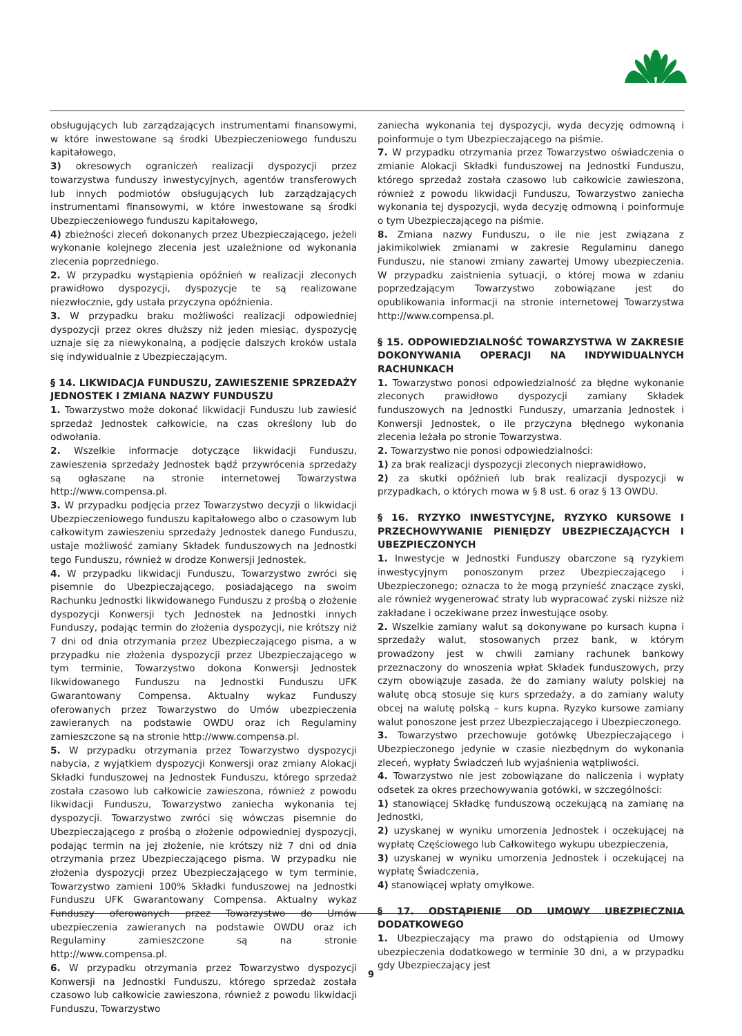obsługujących lub zarządzających instrumentami finansowymi, w które inwestowane są środki Ubezpieczeniowego funduszu kapitałowego,
3) okresowych ograniczeń realizacji dyspozycji przez towarzystwa funduszy inwestycyjnych, agentów transferowych lub innych podmiotów obsługujących lub zarządzających instrumentami finansowymi, w które inwestowane są środki Ubezpieczeniowego funduszu kapitałowego,
4) zbieżności zleceń dokonanych przez Ubezpieczającego, jeżeli wykonanie kolejnego zlecenia jest uzależnione od wykonania zlecenia poprzedniego.
2. W przypadku wystąpienia opóźnień w realizacji zleconych prawidłowo dyspozycji, dyspozycje te są realizowane niezwłocznie, gdy ustała przyczyna opóźnienia.
3. W przypadku braku możliwości realizacji odpowiedniej dyspozycji przez okres dłuższy niż jeden miesiąc, dyspozycję uznaje się za niewykonalną, a podjęcie dalszych kroków ustala się indywidualnie z Ubezpieczającym.
§ 14. LIKWIDACJA FUNDUSZU, ZAWIESZENIE SPRZEDAŻY JEDNOSTEK I ZMIANA NAZWY FUNDUSZU
1. Towarzystwo może dokonać likwidacji Funduszu lub zawiesić sprzedaż Jednostek całkowicie, na czas określony lub do odwołania.
2. Wszelkie informacje dotyczące likwidacji Funduszu, zawieszenia sprzedaży Jednostek bądź przywrócenia sprzedaży są ogłaszane na stronie internetowej Towarzystwa http://www.compensa.pl.
3. W przypadku podjęcia przez Towarzystwo decyzji o likwidacji Ubezpieczeniowego funduszu kapitałowego albo o czasowym lub całkowitym zawieszeniu sprzedaży Jednostek danego Funduszu, ustaje możliwość zamiany Składek funduszowych na Jednostki tego Funduszu, również w drodze Konwersji Jednostek.
4. W przypadku likwidacji Funduszu, Towarzystwo zwróci się pisemnie do Ubezpieczającego, posiadającego na swoim Rachunku Jednostki likwidowanego Funduszu z prośbą o złożenie dyspozycji Konwersji tych Jednostek na Jednostki innych Funduszy, podając termin do złożenia dyspozycji, nie krótszy niż 7 dni od dnia otrzymania przez Ubezpieczającego pisma, a w przypadku nie złożenia dyspozycji przez Ubezpieczającego w tym terminie, Towarzystwo dokona Konwersji Jednostek likwidowanego Funduszu na Jednostki Funduszu UFK Gwarantowany Compensa. Aktualny wykaz Funduszy oferowanych przez Towarzystwo do Umów ubezpieczenia zawieranych na podstawie OWDU oraz ich Regulaminy zamieszczone są na stronie http://www.compensa.pl.
5. W przypadku otrzymania przez Towarzystwo dyspozycji nabycia, z wyjątkiem dyspozycji Konwersji oraz zmiany Alokacji Składki funduszowej na Jednostek Funduszu, którego sprzedaż została czasowo lub całkowicie zawieszona, również z powodu likwidacji Funduszu, Towarzystwo zaniecha wykonania tej dyspozycji. Towarzystwo zwróci się wówczas pisemnie do Ubezpieczającego z prośbą o złożenie odpowiedniej dyspozycji, podając termin na jej złożenie, nie krótszy niż 7 dni od dnia otrzymania przez Ubezpieczającego pisma. W przypadku nie złożenia dyspozycji przez Ubezpieczającego w tym terminie, Towarzystwo zamieni 100% Składki funduszowej na Jednostki Funduszu UFK Gwarantowany Compensa. Aktualny wykaz Funduszy oferowanych przez Towarzystwo do Umów ubezpieczenia zawieranych na podstawie OWDU oraz ich Regulaminy zamieszczone są na stronie http://www.compensa.pl.
6. W przypadku otrzymania przez Towarzystwo dyspozycji Konwersji na Jednostki Funduszu, którego sprzedaż została czasowo lub całkowicie zawieszona, również z powodu likwidacji Funduszu, Towarzystwo
zaniecha wykonania tej dyspozycji, wyda decyzję odmowną i poinformuje o tym Ubezpieczającego na piśmie.
7. W przypadku otrzymania przez Towarzystwo oświadczenia o zmianie Alokacji Składki funduszowej na Jednostki Funduszu, którego sprzedaż została czasowo lub całkowicie zawieszona, również z powodu likwidacji Funduszu, Towarzystwo zaniecha wykonania tej dyspozycji, wyda decyzję odmowną i poinformuje o tym Ubezpieczającego na piśmie.
8. Zmiana nazwy Funduszu, o ile nie jest związana z jakimikolwiek zmianami w zakresie Regulaminu danego Funduszu, nie stanowi zmiany zawartej Umowy ubezpieczenia. W przypadku zaistnienia sytuacji, o której mowa w zdaniu poprzedzającym Towarzystwo zobowiązane jest do opublikowania informacji na stronie internetowej Towarzystwa http://www.compensa.pl.
§ 15. ODPOWIEDZIALNOŚĆ TOWARZYSTWA W ZAKRESIE DOKONYWANIA OPERACJI NA INDYWIDUALNYCH RACHUNKACH
1. Towarzystwo ponosi odpowiedzialność za błędne wykonanie zleconych prawidłowo dyspozycji zamiany Składek funduszowych na Jednostki Funduszy, umarzania Jednostek i Konwersji Jednostek, o ile przyczyna błędnego wykonania zlecenia leżała po stronie Towarzystwa.
2. Towarzystwo nie ponosi odpowiedzialności:
1) za brak realizacji dyspozycji zleconych nieprawidłowo,
2) za skutki opóźnień lub brak realizacji dyspozycji w przypadkach, o których mowa w § 8 ust. 6 oraz § 13 OWDU.
§ 16. RYZYKO INWESTYCYJNE, RYZYKO KURSOWE I PRZECHOWYWANIE PIENIĘDZY UBEZPIECZAJĄCYCH I UBEZPIECZONYCH
1. Inwestycje w Jednostki Funduszy obarczone są ryzykiem inwestycyjnym ponoszonym przez Ubezpieczającego i Ubezpieczonego; oznacza to że mogą przynieść znaczące zyski, ale również wygenerować straty lub wypracować zyski niższe niż zakładane i oczekiwane przez inwestujące osoby.
2. Wszelkie zamiany walut są dokonywane po kursach kupna i sprzedaży walut, stosowanych przez bank, w którym prowadzony jest w chwili zamiany rachunek bankowy przeznaczony do wnoszenia wpłat Składek funduszowych, przy czym obowiązuje zasada, że do zamiany waluty polskiej na walutę obcą stosuje się kurs sprzedaży, a do zamiany waluty obcej na walutę polską – kurs kupna. Ryzyko kursowe zamiany walut ponoszone jest przez Ubezpieczającego i Ubezpieczonego.
3. Towarzystwo przechowuje gotówkę Ubezpieczającego i Ubezpieczonego jedynie w czasie niezbędnym do wykonania zleceń, wypłaty Świadczeń lub wyjaśnienia wątpliwości.
4. Towarzystwo nie jest zobowiązane do naliczenia i wypłaty odsetek za okres przechowywania gotówki, w szczególności:
1) stanowiącej Składkę funduszową oczekującą na zamianę na Jednostki,
2) uzyskanej w wyniku umorzenia Jednostek i oczekującej na wypłatę Częściowego lub Całkowitego wykupu ubezpieczenia,
3) uzyskanej w wyniku umorzenia Jednostek i oczekującej na wypłatę Świadczenia,
4) stanowiącej wpłaty omyłkowe.
§ 17. ODSTĄPIENIE OD UMOWY UBEZPIECZNIA DODATKOWEGO
1. Ubezpieczający ma prawo do odstąpienia od Umowy ubezpieczenia dodatkowego w terminie 30 dni, a w przypadku gdy Ubezpieczający jest
9